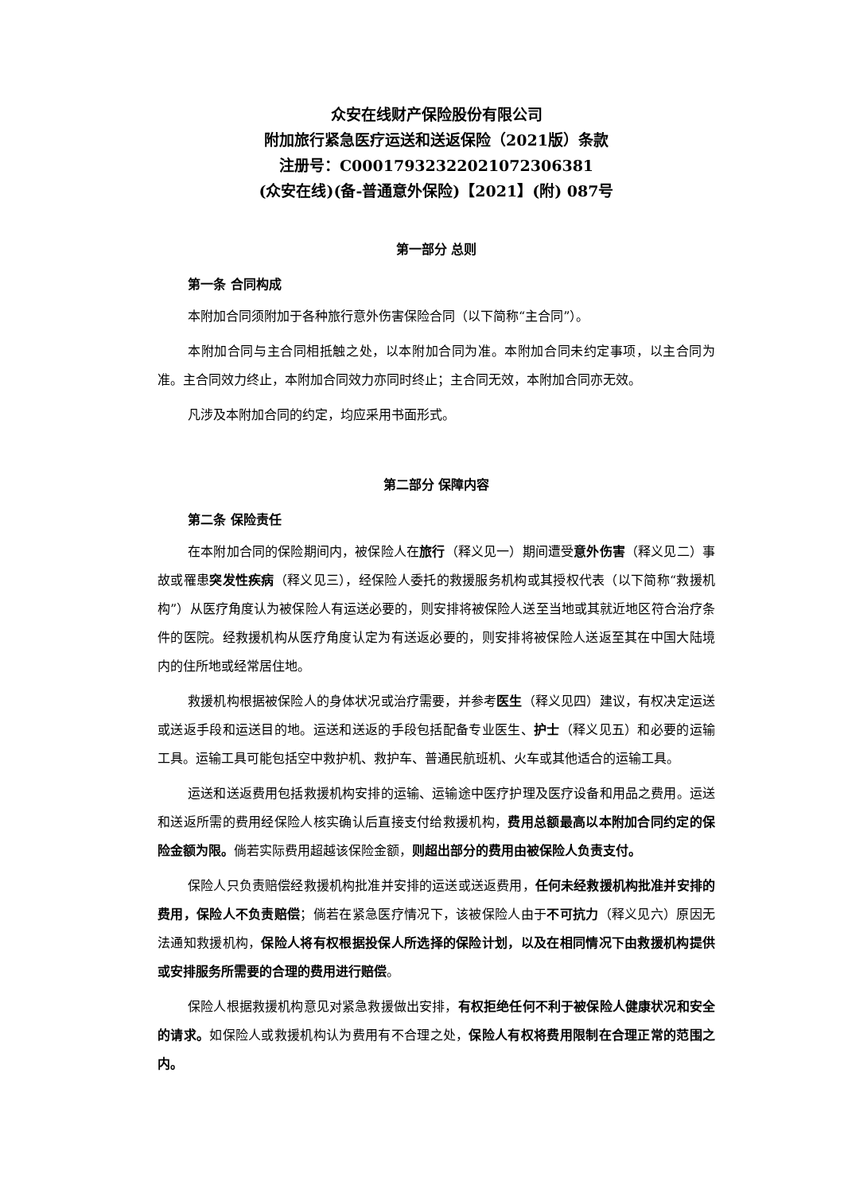众安在线财产保险股份有限公司
附加旅行紧急医疗运送和送返保险（2021版）条款
注册号：C00017932322021072306381
(众安在线)(备-普通意外保险)【2021】(附) 087号
第一部分 总则
第一条 合同构成
本附加合同须附加于各种旅行意外伤害保险合同（以下简称“主合同”）。
本附加合同与主合同相抵触之处，以本附加合同为准。本附加合同未约定事项，以主合同为准。主合同效力终止，本附加合同效力亦同时终止；主合同无效，本附加合同亦无效。
凡涉及本附加合同的约定，均应采用书面形式。
第二部分 保障内容
第二条 保险责任
在本附加合同的保险期间内，被保险人在旅行（释义见一）期间遭受意外伤害（释义见二）事故或罹患突发性疾病（释义见三），经保险人委托的救援服务机构或其授权代表（以下简称“救援机构”）从医疗角度认为被保险人有运送必要的，则安排将被保险人送至当地或其就近地区符合治疗条件的医院。经救援机构从医疗角度认定为有送返必要的，则安排将被保险人送返至其在中国大陆境内的住所地或经常居住地。
救援机构根据被保险人的身体状况或治疗需要，并参考医生（释义见四）建议，有权决定运送或送返手段和运送目的地。运送和送返的手段包括配备专业医生、护士（释义见五）和必要的运输工具。运输工具可能包括空中救护机、救护车、普通民航班机、火车或其他适合的运输工具。
运送和送返费用包括救援机构安排的运输、运输途中医疗护理及医疗设备和用品之费用。运送和送返所需的费用经保险人核实确认后直接支付给救援机构，费用总额最高以本附加合同约定的保险金额为限。倘若实际费用超越该保险金额，则超出部分的费用由被保险人负责支付。
保险人只负责赔偿经救援机构批准并安排的运送或送返费用，任何未经救援机构批准并安排的费用，保险人不负责赔偿；倘若在紧急医疗情况下，该被保险人由于不可抗力（释义见六）原因无法通知救援机构，保险人将有权根据投保人所选择的保险计划，以及在相同情况下由救援机构提供或安排服务所需要的合理的费用进行赔偿。
保险人根据救援机构意见对紧急救援做出安排，有权拒绝任何不利于被保险人健康状况和安全的请求。如保险人或救援机构认为费用有不合理之处，保险人有权将费用限制在合理正常的范围之内。